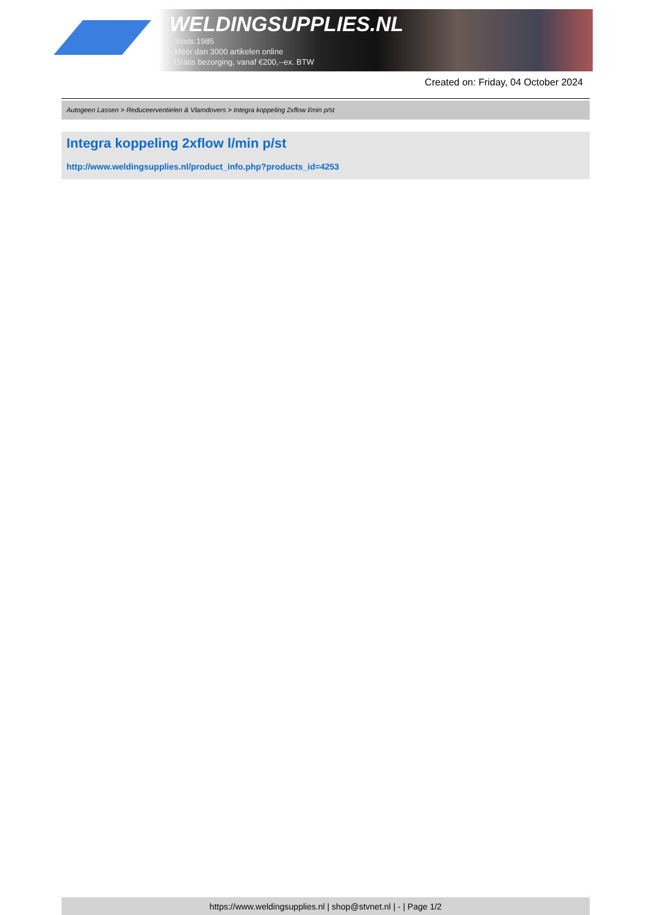WELDINGSUPPLIES.NL
- Sinds 1985
- Méér dan 3000 artikelen online
- Gratis bezorging, vanaf €200,--ex. BTW
Created on: Friday, 04 October 2024
Autogeen Lassen > Reduceerventielen & Vlamdovers > Integra koppeling 2xflow l/min p/st
Integra koppeling 2xflow l/min p/st
http://www.weldingsupplies.nl/product_info.php?products_id=4253
https://www.weldingsupplies.nl | shop@stvnet.nl | - | Page 1/2